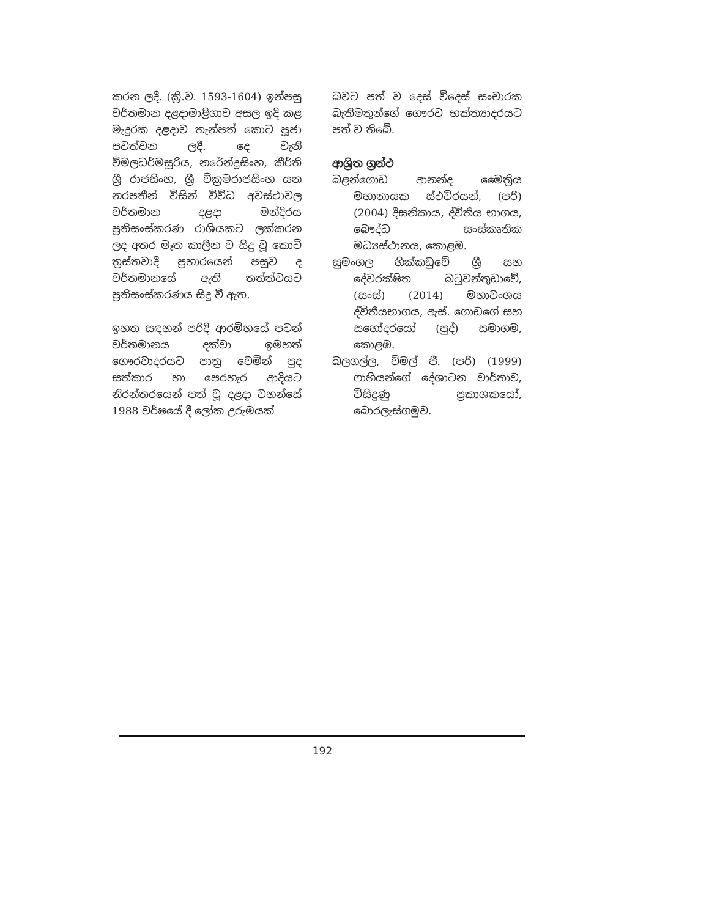කරන ලදී. (ක්‍රි.ව. 1593-1604) ඉන්පසු වර්තමාන දළදාමාළිගාව අසල ඉදි කළ මැදුරක දළදාව තැන්පත් කොට පූජා පවත්වන ලදී. දෙ වැනි විමලධර්මසූරිය, නරේන්ද්‍රසිංහ, කීර්ති ශ්‍රී රාජසිංහ, ශ්‍රී වික්‍රමරාජසිංහ යන නරපතීන් විසින් විවිධ අවස්ථාවල වර්තමාන දළදා මන්දිරය ප්‍රතිසංස්කරණ රාශියකට ලක්කරන ලද අතර මෑත කාලීන ව සිදු වූ කොටි ත්‍රස්තවාදී ප්‍රහාරයෙන් පසුව ද වර්තමානයේ ඇති තත්ත්වයට ප්‍රතිසංස්කරණය සිදු වී ඇත.
ඉහත සඳහන් පරිදි ආරම්භයේ පටන් වර්තමානය දක්වා ඉමහත් ගෞරවාදරයට පාත්‍ර වෙමින් පුද සත්කාර හා පෙරහැර ආදියට නිරන්තරයෙන් පත් වූ දළදා වහන්සේ 1988 වර්ෂයේ දී ලෝක උරුමයක්
බවට පත් ව දෙස් විදෙස් සංචාරක බැතිමතුන්ගේ ගෞරව භක්ත්‍යාදරයට පත් ව තිබේ.
ආශ්‍රිත ග්‍රන්ථ
බළන්ගොඩ ආනන්ද මෛත්‍රිය මහානායක ස්ථවිරයන්, (පරි) (2004) දීඝනිකාය, ද්විතීය භාගය, බෞද්ධ සංස්කෘතික මධ්‍යස්ථානය, කොළඹ.
සුමංගල හික්කඩුවේ ශ්‍රී සහ දේවරක්ෂිත බටුවන්තුඩාවේ, (සංස්) (2014) මහාවංශය ද්විතීයභාගය, ඇස්. ගොඩගේ සහ සහෝදරයෝ (පුද්) සමාගම, කොළඹ.
බලගල්ල, විමල් ජී. (පරි) (1999) ෆාහියන්ගේ දේශාටන වාර්තාව, විසිදුණු ප්‍රකාශකයෝ, බොරලැස්ගමුව.
192